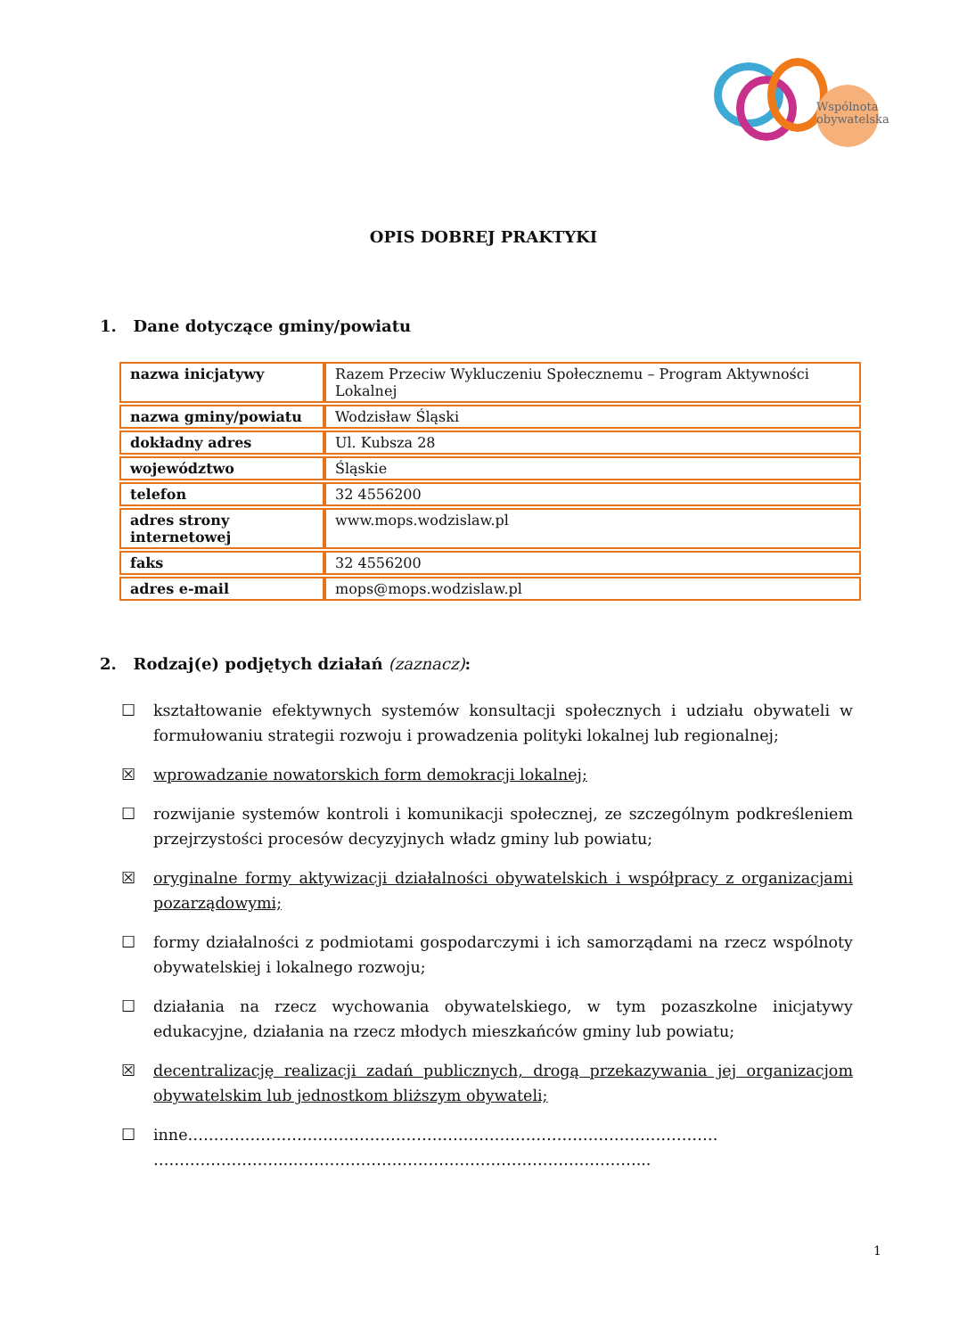Wspólnota obywatelska
OPIS DOBREJ PRAKTYKI
1. Dane dotyczące gminy/powiatu
| nazwa inicjatywy | Razem Przeciw Wykluczeniu Społecznemu – Program Aktywności Lokalnej |
| nazwa gminy/powiatu | Wodzisław Śląski |
| dokładny adres | Ul. Kubsza 28 |
| województwo | Śląskie |
| telefon | 32 4556200 |
| adres strony internetowej | www.mops.wodzislaw.pl |
| faks | 32 4556200 |
| adres e-mail | mops@mops.wodzislaw.pl |
2. Rodzaj(e) podjętych działań (zaznacz):
☐ kształtowanie efektywnych systemów konsultacji społecznych i udziału obywateli w formułowaniu strategii rozwoju i prowadzenia polityki lokalnej lub regionalnej;
☒ wprowadzanie nowatorskich form demokracji lokalnej;
☐ rozwijanie systemów kontroli i komunikacji społecznej, ze szczególnym podkreśleniem przejrzystości procesów decyzyjnych władz gminy lub powiatu;
☒ oryginalne formy aktywizacji działalności obywatelskich i współpracy z organizacjami pozarządowymi;
☐ formy działalności z podmiotami gospodarczymi i ich samorządami na rzecz wspólnoty obywatelskiej i lokalnego rozwoju;
☐ działania na rzecz wychowania obywatelskiego, w tym pozaszkolne inicjatywy edukacyjne, działania na rzecz młodych mieszkańców gminy lub powiatu;
☒ decentralizację realizacji zadań publicznych, drogą przekazywania jej organizacjom obywatelskim lub jednostkom bliższym obywateli;
☐ inne………………………………………………………………………………………… ……………………...…………………………………………………………...
1